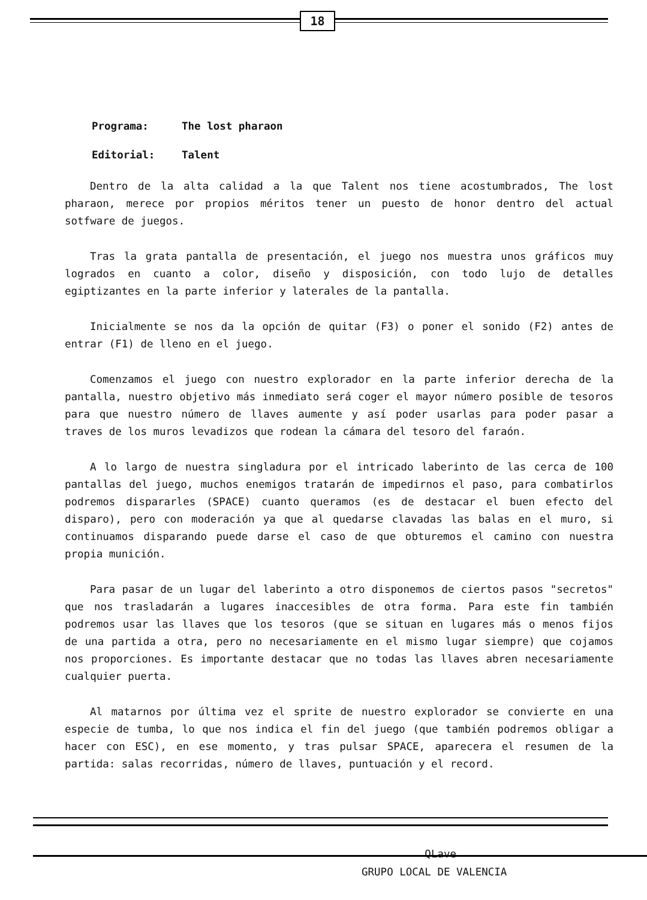18
Programa: The lost pharaon
Editorial: Talent
Dentro de la alta calidad a la que Talent nos tiene acostumbrados, The lost pharaon, merece por propios méritos tener un puesto de honor dentro del actual sotfware de juegos.
Tras la grata pantalla de presentación, el juego nos muestra unos gráficos muy logrados en cuanto a color, diseño y disposición, con todo lujo de detalles egiptizantes en la parte inferior y laterales de la pantalla.
Inicialmente se nos da la opción de quitar (F3) o poner el sonido (F2) antes de entrar (F1) de lleno en el juego.
Comenzamos el juego con nuestro explorador en la parte inferior derecha de la pantalla, nuestro objetivo más inmediato será coger el mayor número posible de tesoros para que nuestro número de llaves aumente y así poder usarlas para poder pasar a traves de los muros levadizos que rodean la cámara del tesoro del faraón.
A lo largo de nuestra singladura por el intricado laberinto de las cerca de 100 pantallas del juego, muchos enemigos tratarán de impedirnos el paso, para combatirlos podremos dispararles (SPACE) cuanto queramos (es de destacar el buen efecto del disparo), pero con moderación ya que al quedarse clavadas las balas en el muro, si continuamos disparando puede darse el caso de que obturemos el camino con nuestra propia munición.
Para pasar de un lugar del laberinto a otro disponemos de ciertos pasos "secretos" que nos trasladarán a lugares inaccesibles de otra forma. Para este fin también podremos usar las llaves que los tesoros (que se situan en lugares más o menos fijos de una partida a otra, pero no necesariamente en el mismo lugar siempre) que cojamos nos proporciones. Es importante destacar que no todas las llaves abren necesariamente cualquier puerta.
Al matarnos por última vez el sprite de nuestro explorador se convierte en una especie de tumba, lo que nos indica el fin del juego (que también podremos obligar a hacer con ESC), en ese momento, y tras pulsar SPACE, aparecera el resumen de la partida: salas recorridas, número de llaves, puntuación y el record.
QLave
GRUPO LOCAL DE VALENCIA